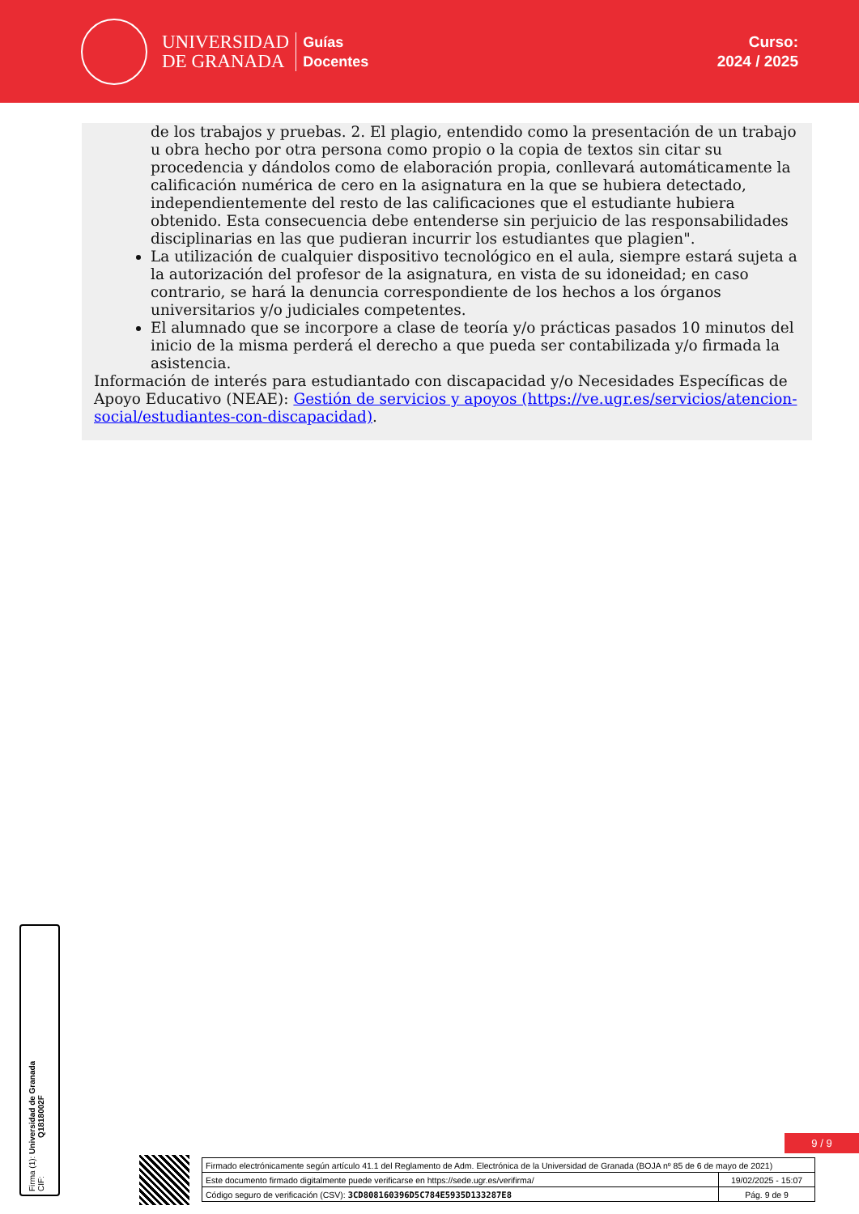UNIVERSIDAD
DE GRANADA
Guías
Docentes
Curso:
2024 / 2025
de los trabajos y pruebas. 2. El plagio, entendido como la presentación de un trabajo u obra hecho por otra persona como propio o la copia de textos sin citar su procedencia y dándolos como de elaboración propia, conllevará automáticamente la calificación numérica de cero en la asignatura en la que se hubiera detectado, independientemente del resto de las calificaciones que el estudiante hubiera obtenido. Esta consecuencia debe entenderse sin perjuicio de las responsabilidades disciplinarias en las que pudieran incurrir los estudiantes que plagien".
La utilización de cualquier dispositivo tecnológico en el aula, siempre estará sujeta a la autorización del profesor de la asignatura, en vista de su idoneidad; en caso contrario, se hará la denuncia correspondiente de los hechos a los órganos universitarios y/o judiciales competentes.
El alumnado que se incorpore a clase de teoría y/o prácticas pasados 10 minutos del inicio de la misma perderá el derecho a que pueda ser contabilizada y/o firmada la asistencia.
Información de interés para estudiantado con discapacidad y/o Necesidades Específicas de Apoyo Educativo (NEAE): Gestión de servicios y apoyos (https://ve.ugr.es/servicios/atencion-social/estudiantes-con-discapacidad).
Firma (1): Universidad de Granada
CIF: Q1818002F
9 / 9
| Firmado electrónicamente según artículo 41.1 del Reglamento de Adm. Electrónica de la Universidad de Granada (BOJA nº 85 de 6 de mayo de 2021) | |
| Este documento firmado digitalmente puede verificarse en https://sede.ugr.es/verifirma/ | 19/02/2025 - 15:07 |
| Código seguro de verificación (CSV): 3CD808160396D5C784E5935D133287E8 | Pág. 9 de 9 |